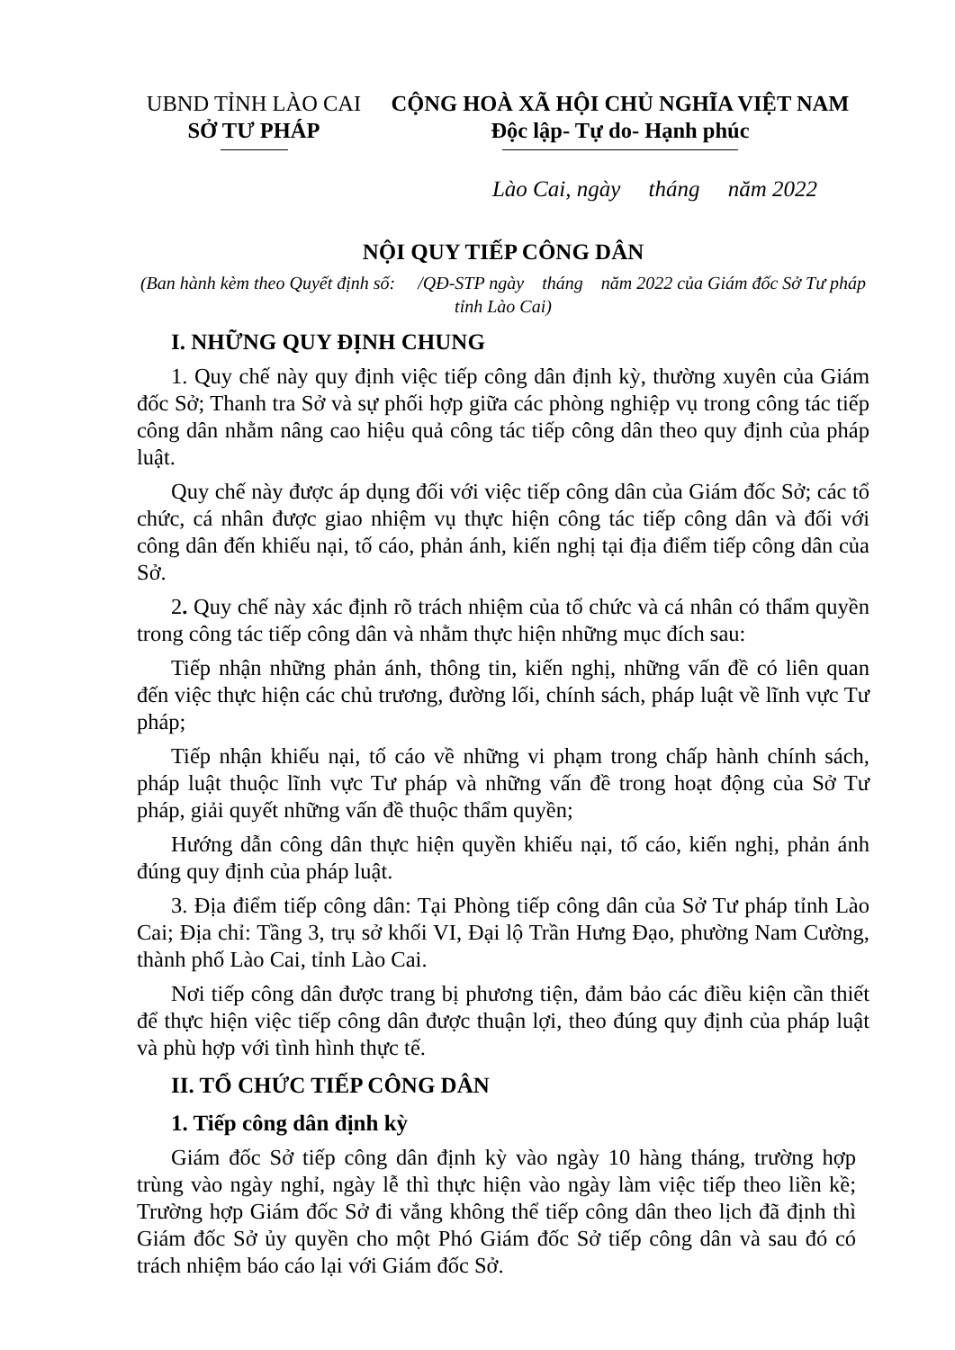UBND TỈNH LÀO CAI
SỞ TƯ PHÁP
CỘNG HOÀ XÃ HỘI CHỦ NGHĨA VIỆT NAM
Độc lập- Tự do- Hạnh phúc
Lào Cai, ngày tháng năm 2022
NỘI QUY TIẾP CÔNG DÂN
(Ban hành kèm theo Quyết định số: /QĐ-STP ngày tháng năm 2022 của Giám đốc Sở Tư pháp tỉnh Lào Cai)
I. NHỮNG QUY ĐỊNH CHUNG
1. Quy chế này quy định việc tiếp công dân định kỳ, thường xuyên của Giám đốc Sở; Thanh tra Sở và sự phối hợp giữa các phòng nghiệp vụ trong công tác tiếp công dân nhằm nâng cao hiệu quả công tác tiếp công dân theo quy định của pháp luật.
Quy chế này được áp dụng đối với việc tiếp công dân của Giám đốc Sở; các tổ chức, cá nhân được giao nhiệm vụ thực hiện công tác tiếp công dân và đối với công dân đến khiếu nại, tố cáo, phản ánh, kiến nghị tại địa điểm tiếp công dân của Sở.
2. Quy chế này xác định rõ trách nhiệm của tổ chức và cá nhân có thẩm quyền trong công tác tiếp công dân và nhằm thực hiện những mục đích sau:
Tiếp nhận những phản ánh, thông tin, kiến nghị, những vấn đề có liên quan đến việc thực hiện các chủ trương, đường lối, chính sách, pháp luật về lĩnh vực Tư pháp;
Tiếp nhận khiếu nại, tố cáo về những vi phạm trong chấp hành chính sách, pháp luật thuộc lĩnh vực Tư pháp và những vấn đề trong hoạt động của Sở Tư pháp, giải quyết những vấn đề thuộc thẩm quyền;
Hướng dẫn công dân thực hiện quyền khiếu nại, tố cáo, kiến nghị, phản ánh đúng quy định của pháp luật.
3. Địa điểm tiếp công dân: Tại Phòng tiếp công dân của Sở Tư pháp tỉnh Lào Cai; Địa chỉ: Tầng 3, trụ sở khối VI, Đại lộ Trần Hưng Đạo, phường Nam Cường, thành phố Lào Cai, tỉnh Lào Cai.
Nơi tiếp công dân được trang bị phương tiện, đảm bảo các điều kiện cần thiết để thực hiện việc tiếp công dân được thuận lợi, theo đúng quy định của pháp luật và phù hợp với tình hình thực tế.
II. TỔ CHỨC TIẾP CÔNG DÂN
1. Tiếp công dân định kỳ
Giám đốc Sở tiếp công dân định kỳ vào ngày 10 hàng tháng, trường hợp trùng vào ngày nghỉ, ngày lễ thì thực hiện vào ngày làm việc tiếp theo liền kề; Trường hợp Giám đốc Sở đi vắng không thể tiếp công dân theo lịch đã định thì Giám đốc Sở ủy quyền cho một Phó Giám đốc Sở tiếp công dân và sau đó có trách nhiệm báo cáo lại với Giám đốc Sở.